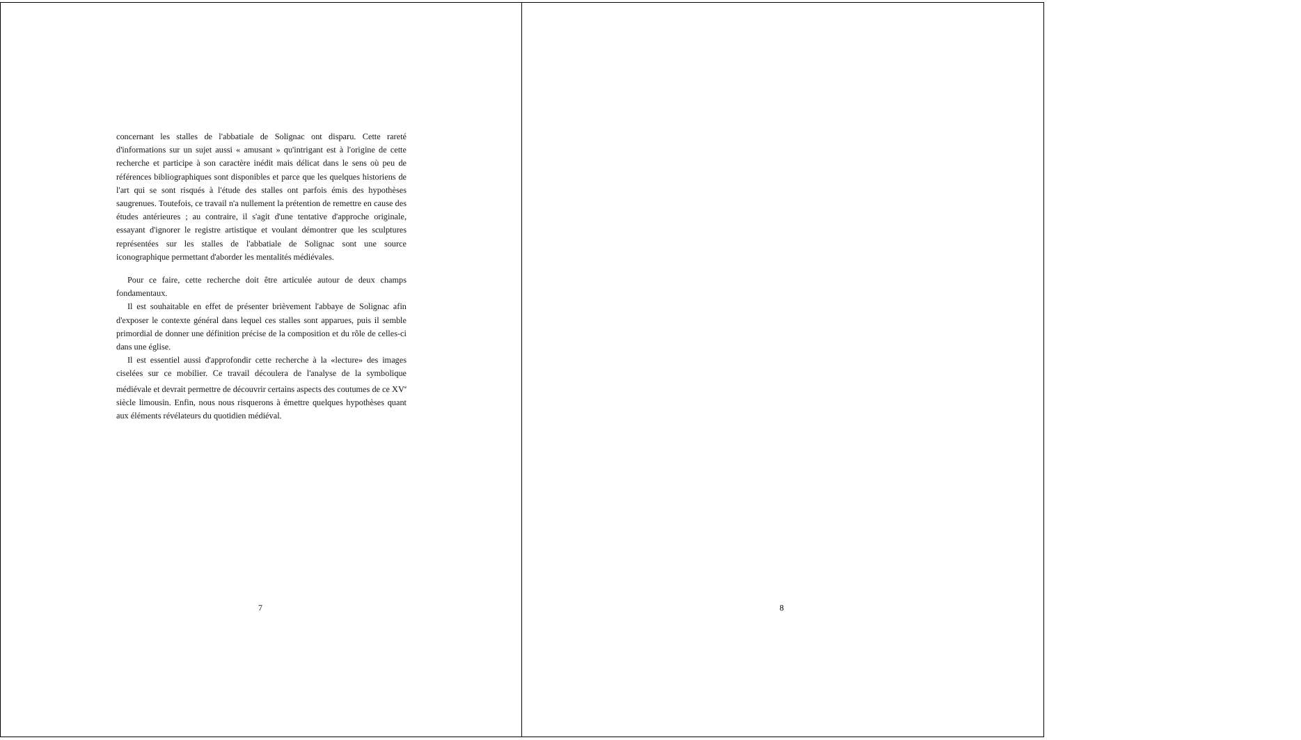concernant les stalles de l'abbatiale de Solignac ont disparu. Cette rareté d'informations sur un sujet aussi « amusant » qu'intrigant est à l'origine de cette recherche et participe à son caractère inédit mais délicat dans le sens où peu de références bibliographiques sont disponibles et parce que les quelques historiens de l'art qui se sont risqués à l'étude des stalles ont parfois émis des hypothèses saugrenues. Toutefois, ce travail n'a nullement la prétention de remettre en cause des études antérieures ; au contraire, il s'agit d'une tentative d'approche originale, essayant d'ignorer le registre artistique et voulant démontrer que les sculptures représentées sur les stalles de l'abbatiale de Solignac sont une source iconographique permettant d'aborder les mentalités médiévales.
Pour ce faire, cette recherche doit être articulée autour de deux champs fondamentaux.
Il est souhaitable en effet de présenter brièvement l'abbaye de Solignac afin d'exposer le contexte général dans lequel ces stalles sont apparues, puis il semble primordial de donner une définition précise de la composition et du rôle de celles-ci dans une église.
Il est essentiel aussi d'approfondir cette recherche à la «lecture» des images ciselées sur ce mobilier. Ce travail découlera de l'analyse de la symbolique médiévale et devrait permettre de découvrir certains aspects des coutumes de ce XV<sup>e</sup> siècle limousin. Enfin, nous nous risquerons à émettre quelques hypothèses quant aux éléments révélateurs du quotidien médiéval.
7
8